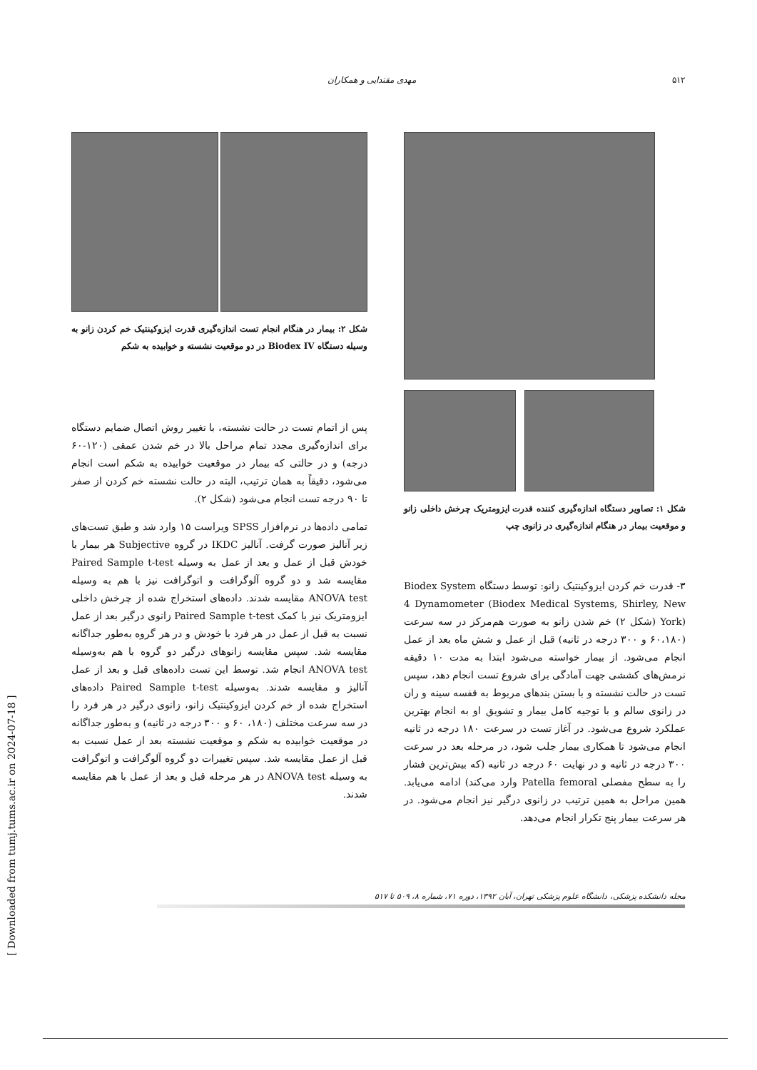۵۱۲ مهدی مقتدایی و همکاران
شکل ۱: تصاویر دستگاه اندازه‌گیری کننده قدرت ایزومتریک چرخش داخلی زانو و موقعیت بیمار در هنگام اندازه‌گیری در زانوی چپ
۳- قدرت خم کردن ایزوکینتیک زانو: توسط دستگاه Biodex System 4 Dynamometer (Biodex Medical Systems, Shirley, New York) (شکل ۲) خم شدن زانو به صورت هم‌مرکز در سه سرعت (۶۰،۱۸۰ و ۳۰۰ درجه در ثانیه) قبل از عمل و شش ماه بعد از عمل انجام می‌شود. از بیمار خواسته می‌شود ابتدا به مدت ۱۰ دقیقه نرمش‌های کششی جهت آمادگی برای شروع تست انجام دهد، سپس تست در حالت نشسته و با بستن بندهای مربوط به قفسه سینه و ران در زانوی سالم و با توجیه کامل بیمار و تشویق او به انجام بهترین عملکرد شروع می‌شود. در آغاز تست در سرعت ۱۸۰ درجه در ثانیه انجام می‌شود تا همکاری بیمار جلب شود، در مرحله بعد در سرعت ۳۰۰ درجه در ثانیه و در نهایت ۶۰ درجه در ثانیه (که بیش‌ترین فشار را به سطح مفصلی Patella femoral وارد می‌کند) ادامه می‌یابد. همین مراحل به همین ترتیب در زانوی درگیر نیز انجام می‌شود. در هر سرعت بیمار پنج تکرار انجام می‌دهد.
شکل ۲: بیمار در هنگام انجام تست اندازه‌گیری قدرت ایزوکینتیک خم کردن زانو به وسیله دستگاه Biodex IV در دو موقعیت نشسته و خوابیده به شکم
پس از اتمام تست در حالت نشسته، با تغییر روش اتصال ضمایم دستگاه برای اندازه‌گیری مجدد تمام مراحل بالا در خم شدن عمقی (۱۲۰-۶۰ درجه) و در حالتی که بیمار در موقعیت خوابیده به شکم است انجام می‌شود، دقیقاً به همان ترتیب، البته در حالت نشسته خم کردن از صفر تا ۹۰ درجه تست انجام می‌شود (شکل ۲).
تمامی داده‌ها در نرم‌افزار SPSS ویراست ۱۵ وارد شد و طبق تست‌های زیر آنالیز صورت گرفت. آنالیز IKDC در گروه Subjective هر بیمار با خودش قبل از عمل و بعد از عمل به وسیله Paired Sample t-test مقایسه شد و دو گروه آلوگرافت و اتوگرافت نیز با هم به وسیله ANOVA test مقایسه شدند. داده‌های استخراج شده از چرخش داخلی ایزومتریک نیز با کمک Paired Sample t-test زانوی درگیر بعد از عمل نسبت به قبل از عمل در هر فرد با خودش و در هر گروه به‌طور جداگانه مقایسه شد. سپس مقایسه زانوهای درگیر دو گروه با هم به‌وسیله ANOVA test انجام شد. توسط این تست داده‌های قبل و بعد از عمل آنالیز و مقایسه شدند. به‌وسیله Paired Sample t-test داده‌های استخراج شده از خم کردن ایزوکینتیک زانو، زانوی درگیر در هر فرد را در سه سرعت مختلف (۱۸۰، ۶۰ و ۳۰۰ درجه در ثانیه) و به‌طور جداگانه در موقعیت خوابیده به شکم و موقعیت نشسته بعد از عمل نسبت به قبل از عمل مقایسه شد. سپس تغییرات دو گروه آلوگرافت و اتوگرافت به وسیله ANOVA test در هر مرحله قبل و بعد از عمل با هم مقایسه شدند.
مجله دانشکده پزشکی، دانشگاه علوم پزشکی تهران، آبان ۱۳۹۲، دوره ۷۱، شماره ۸، ۵۰۹ تا ۵۱۷
[ Downloaded from tumj.tums.ac.ir on 2024-07-18 ]